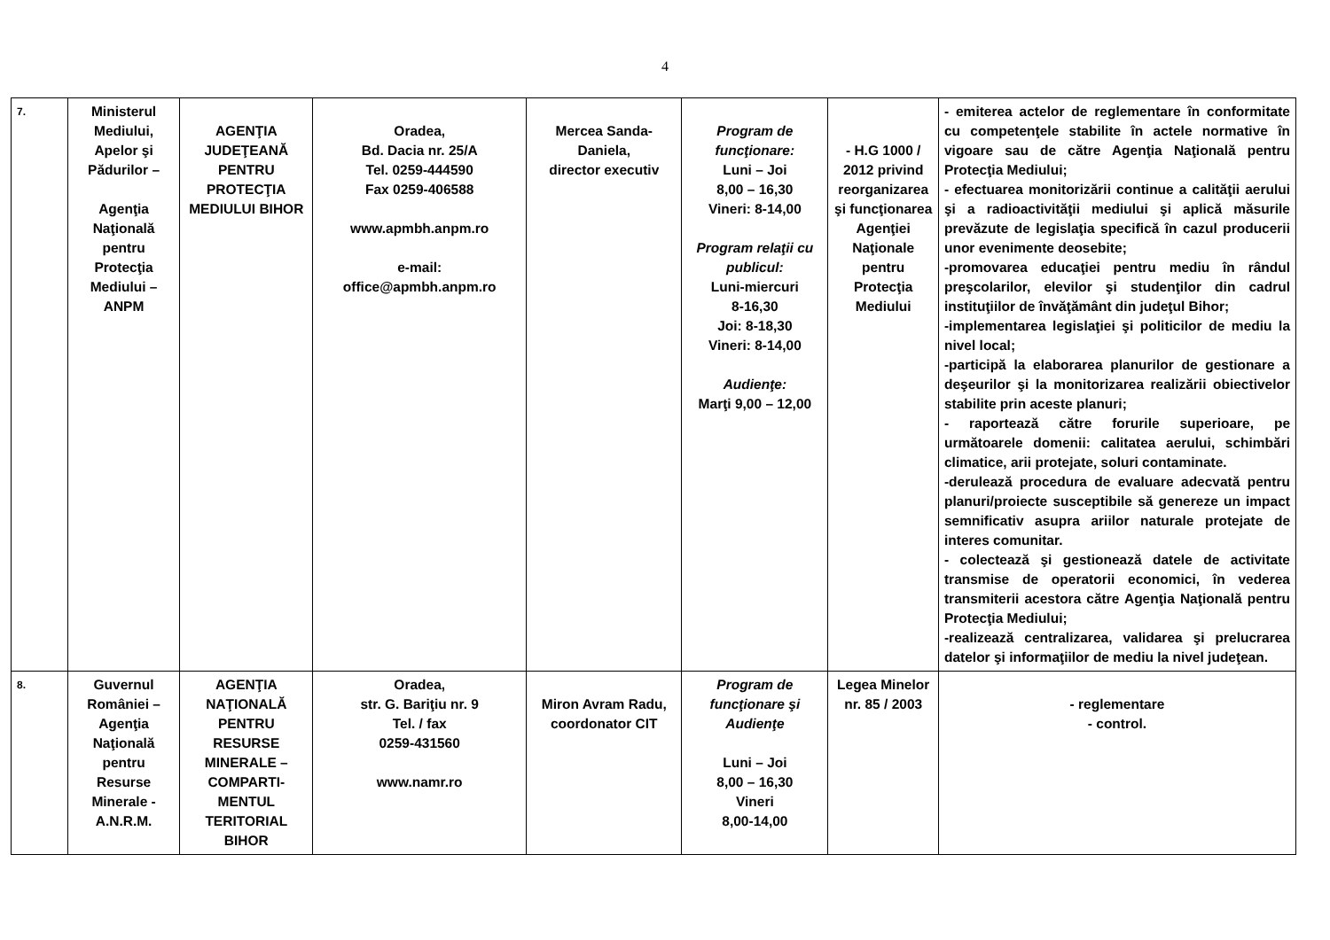4
| 7. | Ministerul Mediului, Apelor şi Pădurilor – Agenţia Naţională pentru Protecţia Mediului – ANPM | AGENŢIA JUDEŢEANĂ PENTRU PROTECŢIA MEDIULUI BIHOR | Oradea, Bd. Dacia nr. 25/A Tel. 0259-444590 Fax 0259-406588 www.apmbh.anpm.ro e-mail: office@apmbh.anpm.ro | Mercea Sanda-Daniela, director executiv | Program de funcţionare: Luni – Joi 8,00 – 16,30 Vineri: 8-14,00 Program relaţii cu publicul: Luni-miercuri 8-16,30 Joi: 8-18,30 Vineri: 8-14,00 Audienţe: Marţi 9,00 – 12,00 | - H.G 1000 / 2012 privind reorganizarea şi funcţionarea Agenţiei Naţionale pentru Protecţia Mediului | - emiterea actelor de reglementare în conformitate cu competenţele stabilite în actele normative în vigoare sau de către Agenţia Naţională pentru Protecţia Mediului; - efectuarea monitorizării continue a calităţii aerului şi a radioactivităţii mediului şi aplică măsurile prevăzute de legislaţia specifică în cazul producerii unor evenimente deosebite; -promovarea educaţiei pentru mediu în rândul preşcolarilor, elevilor şi studenţilor din cadrul instituţiilor de învăţământ din judeţul Bihor; -implementarea legislaţiei şi politicilor de mediu la nivel local; -participă la elaborarea planurilor de gestionare a deşeurilor şi la monitorizarea realizării obiectivelor stabilite prin aceste planuri; - raportează către forurile superioare, pe următoarele domenii: calitatea aerului, schimbări climatice, arii protejate, soluri contaminate. -derulează procedura de evaluare adecvată pentru planuri/proiecte susceptibile să genereze un impact semnificativ asupra ariilor naturale protejate de interes comunitar. - colectează şi gestionează datele de activitate transmise de operatorii economici, în vederea transmiterii acestora către Agenţia Naţională pentru Protecţia Mediului; -realizează centralizarea, validarea şi prelucrarea datelor şi informaţiilor de mediu la nivel judeţean. |
| 8. | Guvernul României – Agenţia Naţională pentru Resurse Minerale - A.N.R.M. | AGENŢIA NAŢIONALĂ PENTRU RESURSE MINERALE – COMPARTI-MENTUL TERITORIAL BIHOR | Oradea, str. G. Bariţiu nr. 9 Tel. / fax 0259-431560 www.namr.ro | Miron Avram Radu, coordonator CIT | Program de funcţionare şi Audienţe Luni – Joi 8,00 – 16,30 Vineri 8,00-14,00 | Legea Minelor nr. 85 / 2003 | - reglementare - control. |